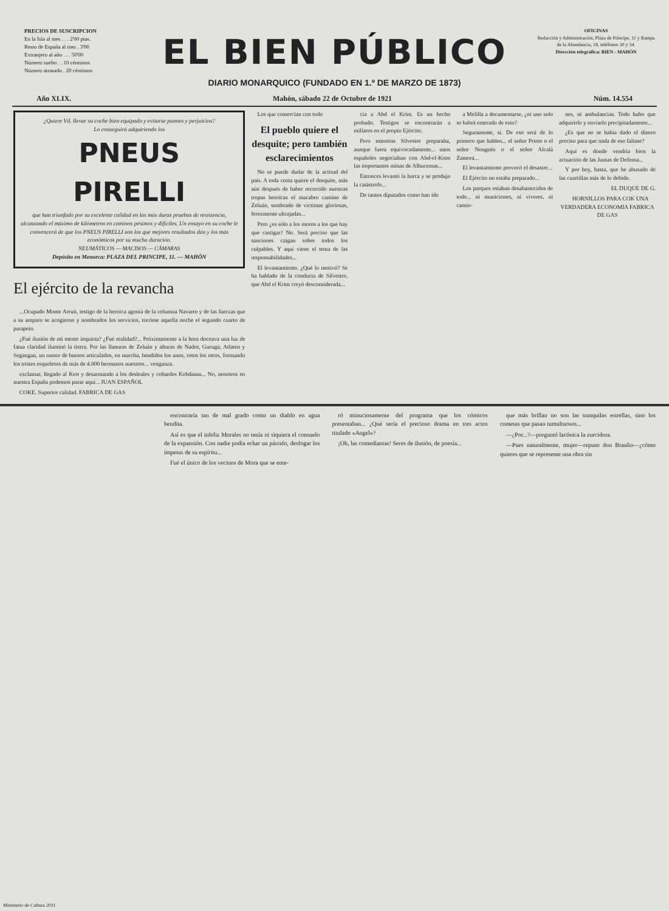PRECIOS DE SUSCRIPCION
En la Isla al mes . . . 2'00 ptas.
Resto de España al mes . 3'00
Extranjero al año . . . 50'00
Número suelto . . 10 céntimos
Número atrasado . 20 céntimos
EL BIEN PÚBLICO
DIARIO MONARQUICO (FUNDADO EN 1.º DE MARZO DE 1873)
OFICINAS
Redacción y Administración, Plaza de Príncipe, 11 y Rampa de la Abundancia, 18, teléfonos 30 y 34.
Dirección telegráfica: BIEN - MAHÓN
Año XLIX. Mahón, sábado 22 de Octubre de 1921 Núm. 14.554
¿Quiere Vd. llevar su coche bien equipado y evitarse pannes y perjuicios?
Lo conseguirá adquiriendo los
PNEUS PIRELLI
que han triunfado por su excelente calidad en las más duras pruebas de resistencia, alcanzando el máximo de kilómetros en caminos pésimos y difíciles. Un ensayo en su coche le convencerá de que los PNEUS PIRELLI son los que mejores resultados dan y los más económicos por su mucha duración.
NEUMÁTICOS — MACISOS — CÁMARAS
Depósito en Menorca: PLAZA DEL PRINCIPE, 11. — MAHÓN
El ejército de la revancha
...Ocupado Monte Arruit, testigo de la heroica agonía de la columna Navarro y de las fuerzas que a su amparo se acogieron y nombrados los servicios, tocóme aquella noche el segundo cuarto de parapeto.
¿Fué ilusión de mi mente inquieta? ¿Fué realidad?... Próximamente a la hora doceava una luz de fatua claridad iluminó la tierra. Por las llanuras de Zeluán y alturas de Nador, Gurugú, Atlaten y Segangan, un rumor de huesos articulados, en marcha, hendidos los unos, rotos los otros, formando los tristes esqueletos de más de 4.000 hermanos nuestros... venganza.
exclamar, llegado al Kert y desarmando a los desleales y cobardes Kebdanas... No, nosotros en nuestra España podemos parar aquí... JUAN ESPAÑOL
COKE. Superior calidad. FABRICA DE GAS
Los que comercian con todo
El pueblo quiere el desquite; pero también esclarecimientos
No se puede dudar de la actitud del país. A toda costa quiere el desquite, más aún después de haber recorrido nuestras tropas heroicas el macabro camino de Zeluán, sembrado de víctimas gloriosas, ferozmente ultrajadas...
Pero ¿es sólo a los moros a los que hay que castigar? No. Será preciso que las sanciones caigan sobre todos los culpables. Y aquí viene el tema de las responsabilidades...
El levantamiento. ¿Qué lo motivó? Se ha hablado de la conducta de Silvestre, que Abd el Krim creyó desconsiderada...
cía a Abd el Krim. Es un hecho probado. Testigos se encontrarán a millares en el propio Ejército.
Pero mientras Silvestre preparaba, aunque fuera equivocadamente... unos españoles negociaban con Abd-el-Krim las importantes minas de Alhucemas...
Entonces levantó la harca y se produjo la catástrofe...
De tantos diputados como han ido
a Melilla a documentarse, ¿ni uno solo se habrá enterado de esto?
Seguramente, sí. De eso será de lo primero que hablen... el señor Prieto o el señor Nougués o el señor Alcalá Zamora...
El levantamiento provocó el desastre...
El Ejército no estaba preparado...
Los parques estaban desabastecidos de todo... ni municiones, ni víveres, ni camio-
nes, ni ambulancias. Todo hubo que adquirirlo y enviarlo precipitadamente...
¿Es que no se había dado el dinero preciso para que nada de eso faltase?
Aquí es donde vendría bien la actuación de las Juntas de Defensa...
Y por hoy, basta, que he abusado de las cuartillas más de lo debido.
EL DUQUE DE G.
HORNILLOS PARA COK UNA VERDADERA ECONOMIA FABRICA DE GAS
encontraría tan de mal grado como un diablo en agua bendita.
Así es que el infeliz Morales no tenía ni siquiera el consuelo de la expansión. Con nadie podía echar un párrafo, desfogar los ímpetus de su espíritu...
Fué el único de los vecinos de Mora que se ente-
ró minuciosamente del programa que los cómicos presentaban... ¿Qué sería el precioso drama en tres actos titulado «Angel»?
¡Oh, las comediantas! Seres de ilusión, de poesía...
que más brillan no son las tranquilas estrellas, sino los cometas que pasan tumultuosos...
—¿Por...?—preguntó lacónica la zurcidora.
—Pues naturalmente, mujer—repuso don Braulio—¿cómo quieres que se represente una obra sin
Ministerio de Cultura 2011